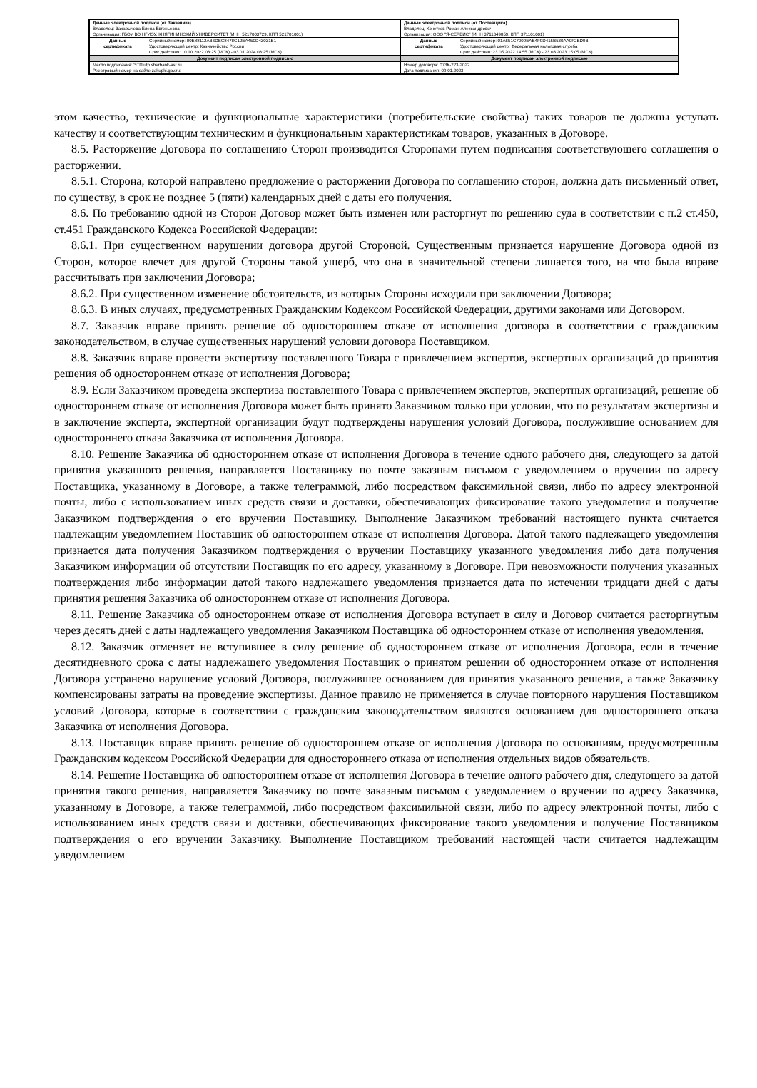| Данные электронной подписи (от Заказчика) Владелец: Захарычева Елена Евгеньевна Организация: ГБОУ ВО НГИЭУ, КНЯГИНИНСКИЙ УНИВЕРСИТЕТ (ИНН 5217003729, КПП 521701001) | | Данные электронной подписи (от Поставщика) Владелец: Кочетков Роман Александрович Организация: ООО "Я-СЕРВИС" (ИНН 3711049859, КПП 371101001) | |
| Данные сертификата | Серийный номер: 00E88112AB6DBC8478C12EA450D43031B1 Удостоверяющий центр: Казначейство России Срок действия: 10.10.2022 08:25 (МСК) - 03.01.2024 08:25 (МСК) | Данные сертификата | Серийный номер: 01A651C7009EAE4F9D415B530AA0F2ED9B Удостоверяющий центр: Федеральная налоговая служба Срок действия: 23.05.2022 14:55 (МСК) - 23.08.2023 15:05 (МСК) |
| Документ подписан электронной подписью | | Документ подписан электронной подписью | |
| Место подписания: ЭТП utp.sberbank-ast.ru Реестровый номер на сайте zakupki.gov.ru: | | Номер договора: 073К-223-2022 Дата подписания: 09.01.2023 | |
этом качество, технические и функциональные характеристики (потребительские свойства) таких товаров не должны уступать качеству и соответствующим техническим и функциональным характеристикам товаров, указанных в Договоре.
8.5. Расторжение Договора по соглашению Сторон производится Сторонами путем подписания соответствующего соглашения о расторжении.
8.5.1. Сторона, которой направлено предложение о расторжении Договора по соглашению сторон, должна дать письменный ответ, по существу, в срок не позднее 5 (пяти) календарных дней с даты его получения.
8.6. По требованию одной из Сторон Договор может быть изменен или расторгнут по решению суда в соответствии с п.2 ст.450, ст.451 Гражданского Кодекса Российской Федерации:
8.6.1. При существенном нарушении договора другой Стороной. Существенным признается нарушение Договора одной из Сторон, которое влечет для другой Стороны такой ущерб, что она в значительной степени лишается того, на что была вправе рассчитывать при заключении Договора;
8.6.2. При существенном изменение обстоятельств, из которых Стороны исходили при заключении Договора;
8.6.3. В иных случаях, предусмотренных Гражданским Кодексом Российской Федерации, другими законами или Договором.
8.7. Заказчик вправе принять решение об одностороннем отказе от исполнения договора в соответствии с гражданским законодательством, в случае существенных нарушений условии договора Поставщиком.
8.8. Заказчик вправе провести экспертизу поставленного Товара с привлечением экспертов, экспертных организаций до принятия решения об одностороннем отказе от исполнения Договора;
8.9. Если Заказчиком проведена экспертиза поставленного Товара с привлечением экспертов, экспертных организаций, решение об одностороннем отказе от исполнения Договора может быть принято Заказчиком только при условии, что по результатам экспертизы и в заключение эксперта, экспертной организации будут подтверждены нарушения условий Договора, послужившие основанием для одностороннего отказа Заказчика от исполнения Договора.
8.10. Решение Заказчика об одностороннем отказе от исполнения Договора в течение одного рабочего дня, следующего за датой принятия указанного решения, направляется Поставщику по почте заказным письмом с уведомлением о вручении по адресу Поставщика, указанному в Договоре, а также телеграммой, либо посредством факсимильной связи, либо по адресу электронной почты, либо с использованием иных средств связи и доставки, обеспечивающих фиксирование такого уведомления и получение Заказчиком подтверждения о его вручении Поставщику. Выполнение Заказчиком требований настоящего пункта считается надлежащим уведомлением Поставщик об одностороннем отказе от исполнения Договора. Датой такого надлежащего уведомления признается дата получения Заказчиком подтверждения о вручении Поставщику указанного уведомления либо дата получения Заказчиком информации об отсутствии Поставщик по его адресу, указанному в Договоре. При невозможности получения указанных подтверждения либо информации датой такого надлежащего уведомления признается дата по истечении тридцати дней с даты принятия решения Заказчика об одностороннем отказе от исполнения Договора.
8.11. Решение Заказчика об одностороннем отказе от исполнения Договора вступает в силу и Договор считается расторгнутым через десять дней с даты надлежащего уведомления Заказчиком Поставщика об одностороннем отказе от исполнения уведомления.
8.12. Заказчик отменяет не вступившее в силу решение об одностороннем отказе от исполнения Договора, если в течение десятидневного срока с даты надлежащего уведомления Поставщик о принятом решении об одностороннем отказе от исполнения Договора устранено нарушение условий Договора, послужившее основанием для принятия указанного решения, а также Заказчику компенсированы затраты на проведение экспертизы. Данное правило не применяется в случае повторного нарушения Поставщиком условий Договора, которые в соответствии с гражданским законодательством являются основанием для одностороннего отказа Заказчика от исполнения Договора.
8.13. Поставщик вправе принять решение об одностороннем отказе от исполнения Договора по основаниям, предусмотренным Гражданским кодексом Российской Федерации для одностороннего отказа от исполнения отдельных видов обязательств.
8.14. Решение Поставщика об одностороннем отказе от исполнения Договора в течение одного рабочего дня, следующего за датой принятия такого решения, направляется Заказчику по почте заказным письмом с уведомлением о вручении по адресу Заказчика, указанному в Договоре, а также телеграммой, либо посредством факсимильной связи, либо по адресу электронной почты, либо с использованием иных средств связи и доставки, обеспечивающих фиксирование такого уведомления и получение Поставщиком подтверждения о его вручении Заказчику. Выполнение Поставщиком требований настоящей части считается надлежащим уведомлением